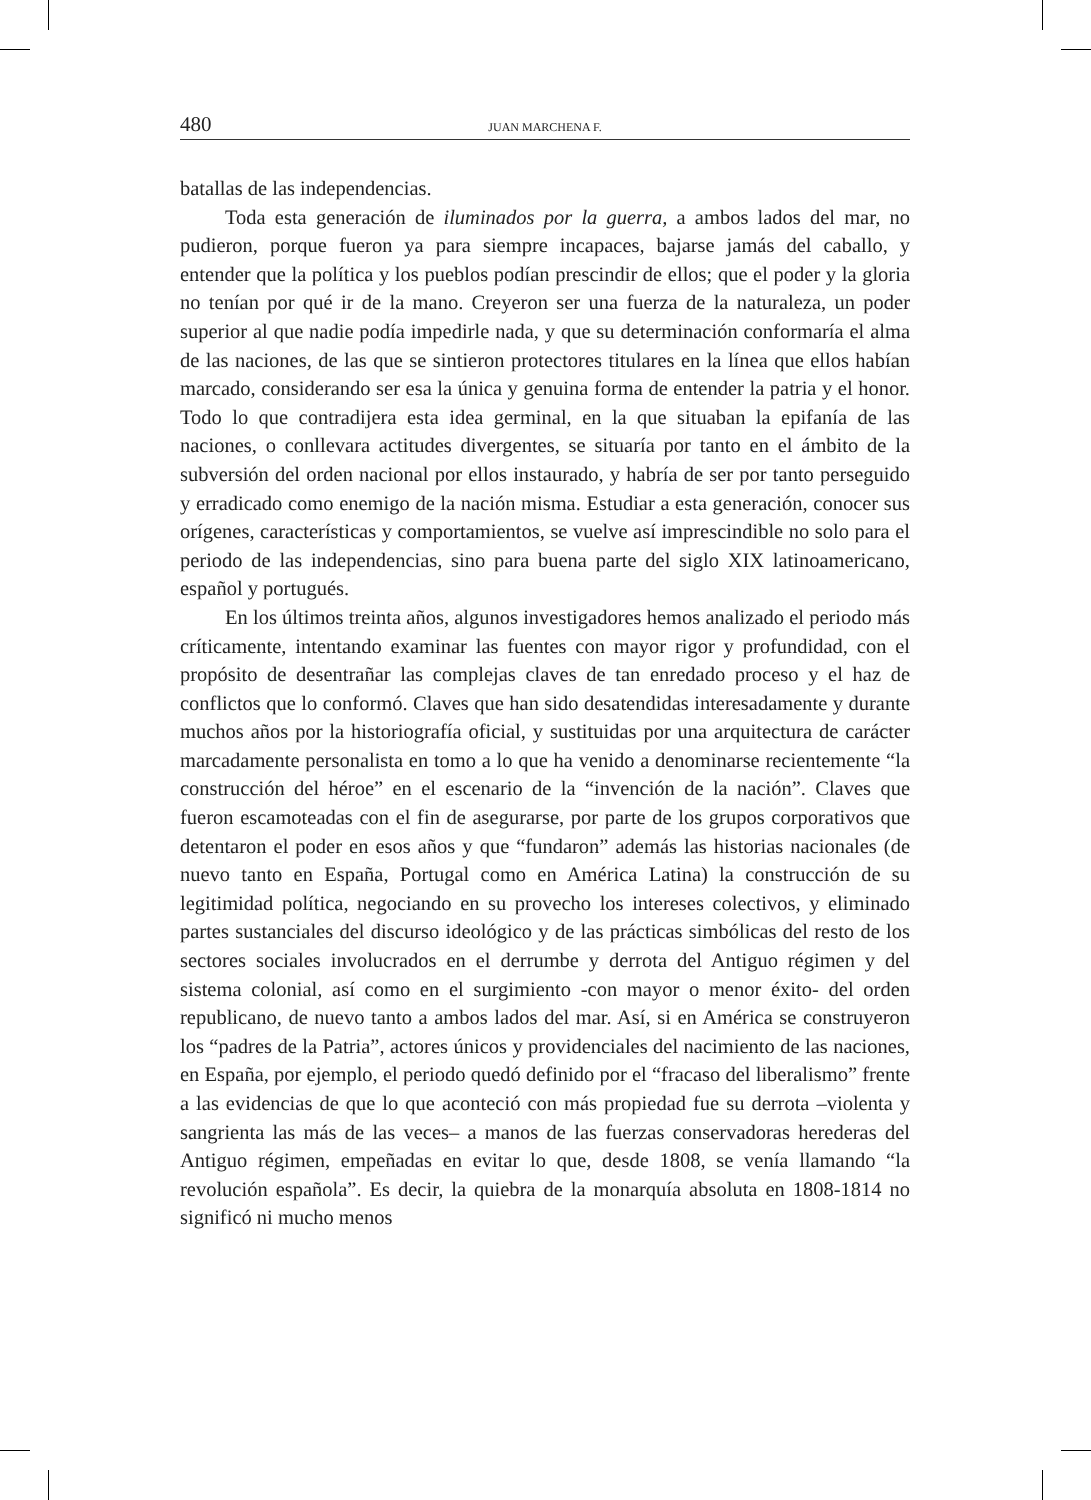480 JUAN MARCHENA F.
batallas de las independencias.
Toda esta generación de iluminados por la guerra, a ambos lados del mar, no pudieron, porque fueron ya para siempre incapaces, bajarse jamás del caballo, y entender que la política y los pueblos podían prescindir de ellos; que el poder y la gloria no tenían por qué ir de la mano. Creyeron ser una fuerza de la naturaleza, un poder superior al que nadie podía impedirle nada, y que su determinación conformaría el alma de las naciones, de las que se sintieron protectores titulares en la línea que ellos habían marcado, considerando ser esa la única y genuina forma de entender la patria y el honor. Todo lo que contradijera esta idea germinal, en la que situaban la epifanía de las naciones, o conllevara actitudes divergentes, se situaría por tanto en el ámbito de la subversión del orden nacional por ellos instaurado, y habría de ser por tanto perseguido y erradicado como enemigo de la nación misma. Estudiar a esta generación, conocer sus orígenes, características y comportamientos, se vuelve así imprescindible no solo para el periodo de las independencias, sino para buena parte del siglo XIX latinoamericano, español y portugués.
En los últimos treinta años, algunos investigadores hemos analizado el periodo más críticamente, intentando examinar las fuentes con mayor rigor y profundidad, con el propósito de desentrañar las complejas claves de tan enredado proceso y el haz de conflictos que lo conformó. Claves que han sido desatendidas interesadamente y durante muchos años por la historiografía oficial, y sustituidas por una arquitectura de carácter marcadamente personalista en tomo a lo que ha venido a denominarse recientemente “la construcción del héroe” en el escenario de la “invención de la nación”. Claves que fueron escamoteadas con el fin de asegurarse, por parte de los grupos corporativos que detentaron el poder en esos años y que “fundaron” además las historias nacionales (de nuevo tanto en España, Portugal como en América Latina) la construcción de su legitimidad política, negociando en su provecho los intereses colectivos, y eliminado partes sustanciales del discurso ideológico y de las prácticas simbólicas del resto de los sectores sociales involucrados en el derrumbe y derrota del Antiguo régimen y del sistema colonial, así como en el surgimiento -con mayor o menor éxito- del orden republicano, de nuevo tanto a ambos lados del mar. Así, si en América se construyeron los “padres de la Patria”, actores únicos y providenciales del nacimiento de las naciones, en España, por ejemplo, el periodo quedó definido por el “fracaso del liberalismo” frente a las evidencias de que lo que aconteció con más propiedad fue su derrota –violenta y sangrienta las más de las veces– a manos de las fuerzas conservadoras herederas del Antiguo régimen, empeñadas en evitar lo que, desde 1808, se venía llamando “la revolución española”. Es decir, la quiebra de la monarquía absoluta en 1808-1814 no significó ni mucho menos